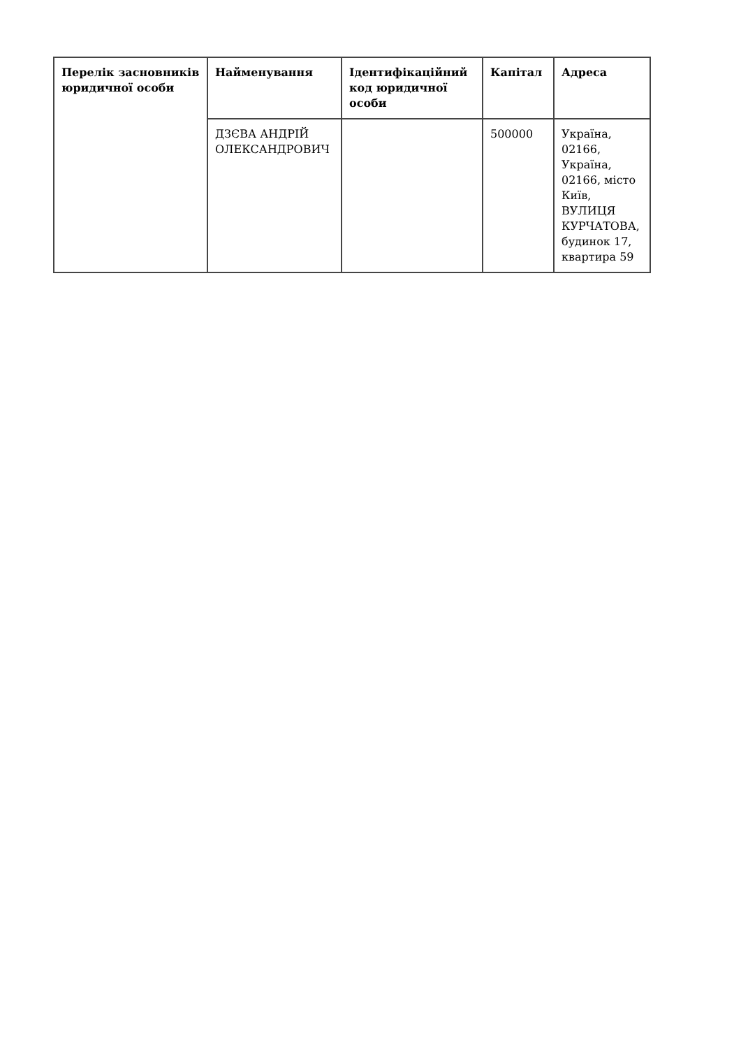| Перелік засновників юридичної особи | Найменування | Ідентифікаційний код юридичної особи | Капітал | Адреса |
| --- | --- | --- | --- | --- |
| | ДЗЄВА АНДРІЙ ОЛЕКСАНДРОВИЧ | | 500000 | Україна, 02166, Україна, 02166, місто Київ, ВУЛИЦЯ КУРЧАТОВА, будинок 17, квартира 59 |